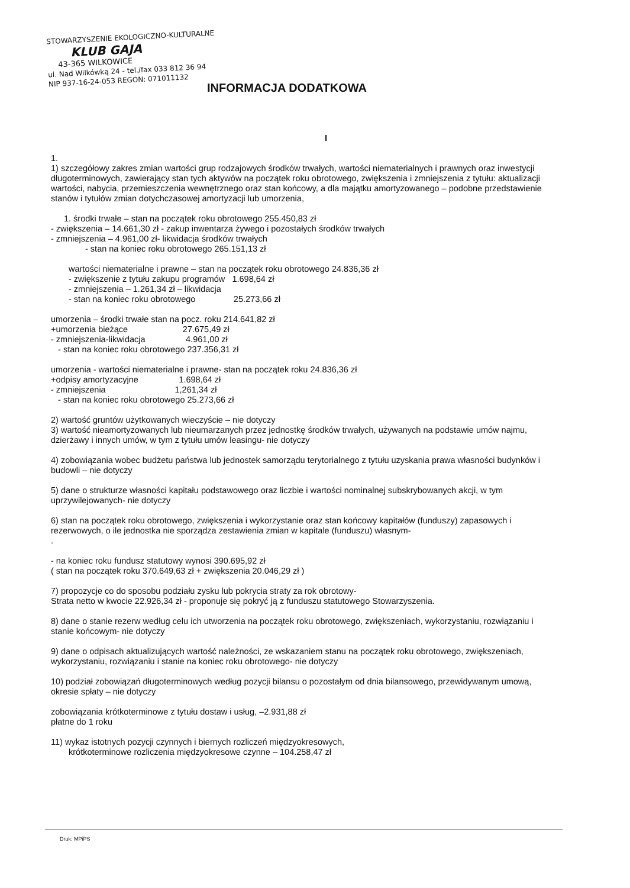STOWARZYSZENIE EKOLOGICZNO-KULTURALNE
KLUB GAJA
43-365 WILKOWICE
ul. Nad Wilkówką 24 - tel./fax 033 812 36 94
NIP 937-16-24-053 REGON: 071011132
INFORMACJA DODATKOWA
I
1.
1) szczegółowy zakres zmian wartości grup rodzajowych środków trwałych, wartości niematerialnych i prawnych oraz inwestycji długoterminowych, zawierający stan tych aktywów na początek roku obrotowego, zwiększenia i zmniejszenia z tytułu: aktualizacji wartości, nabycia, przemieszczenia wewnętrznego oraz stan końcowy, a dla majątku amortyzowanego – podobne przedstawienie stanów i tytułów zmian dotychczasowej amortyzacji lub umorzenia,
1. środki trwałe – stan na początek roku obrotowego 255.450,83 zł
- zwiększenia – 14.661,30 zł - zakup inwentarza żywego i pozostałych środków trwałych
- zmniejszenia – 4.961,00 zł- likwidacja środków trwałych
- stan na koniec roku obrotowego 265.151,13 zł
wartości niematerialne i prawne – stan na początek roku obrotowego 24.836,36 zł
- zwiększenie z tytułu zakupu programów 1.698,64 zł
- zmniejszenia – 1.261,34 zł – likwidacja
- stan na koniec roku obrotowego 25.273,66 zł
umorzenia – środki trwałe stan na pocz. roku 214.641,82 zł
+umorzenia bieżące 27.675,49 zł
- zmniejszenia-likwidacja 4.961,00 zł
- stan na koniec roku obrotowego 237.356,31 zł
umorzenia - wartości niematerialne i prawne- stan na początek roku 24.836,36 zł
+odpisy amortyzacyjne 1.698,64 zł
- zmniejszenia 1,261,34 zł
- stan na koniec roku obrotowego 25.273,66 zł
2) wartość gruntów użytkowanych wieczyście – nie dotyczy
3) wartość nieamortyzowanych lub nieumarzanych przez jednostkę środków trwałych, używanych na podstawie umów najmu, dzierżawy i innych umów, w tym z tytułu umów leasingu- nie dotyczy
4) zobowiązania wobec budżetu państwa lub jednostek samorządu terytorialnego z tytułu uzyskania prawa własności budynków i budowli – nie dotyczy
5) dane o strukturze własności kapitału podstawowego oraz liczbie i wartości nominalnej subskrybowanych akcji, w tym uprzywilejowanych- nie dotyczy
6) stan na początek roku obrotowego, zwiększenia i wykorzystanie oraz stan końcowy kapitałów (funduszy) zapasowych i rezerwowych, o ile jednostka nie sporządza zestawienia zmian w kapitale (funduszu) własnym-
.
- na koniec roku fundusz statutowy wynosi 390.695,92 zł
( stan na początek roku 370.649,63 zł + zwiększenia 20.046,29 zł )
7) propozycje co do sposobu podziału zysku lub pokrycia straty za rok obrotowy-
Strata netto w kwocie 22.926,34 zł - proponuje się pokryć ją z funduszu statutowego Stowarzyszenia.
8) dane o stanie rezerw według celu ich utworzenia na początek roku obrotowego, zwiększeniach, wykorzystaniu, rozwiązaniu i stanie końcowym- nie dotyczy
9) dane o odpisach aktualizujących wartość należności, ze wskazaniem stanu na początek roku obrotowego, zwiększeniach, wykorzystaniu, rozwiązaniu i stanie na koniec roku obrotowego- nie dotyczy
10) podział zobowiązań długoterminowych według pozycji bilansu o pozostałym od dnia bilansowego, przewidywanym umową, okresie spłaty – nie dotyczy
zobowiązania krótkoterminowe z tytułu dostaw i usług, –2.931,88 zł
płatne do 1 roku
11) wykaz istotnych pozycji czynnych i biernych rozliczeń międzyokresowych,
krótkoterminowe rozliczenia międzyokresowe czynne – 104.258,47 zł
Druk: MPiPS